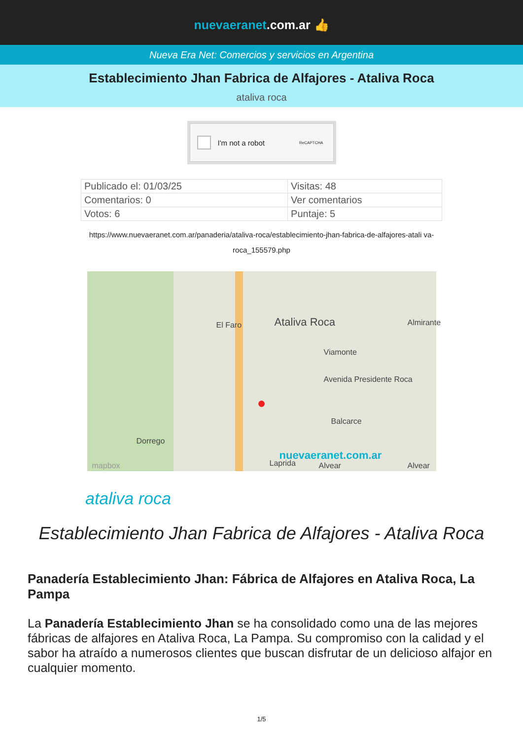nuevaeranet.com.ar 👍
Nueva Era Net: Comercios y servicios en Argentina
Establecimiento Jhan Fabrica de Alfajores - Ataliva Roca
ataliva roca
I'm not a robot ReCAPTCHA
| Publicado el: 01/03/25 | Visitas: 48 |
| Comentarios: 0 | Ver comentarios |
| Votos: 6 | Puntaje: 5 |
https://www.nuevaeranet.com.ar/panaderia/ataliva-roca/establecimiento-jhan-fabrica-de-alfajores-atali va-roca_155579.php
Ataliva Roca
El Faro
Viamonte
Avenida Presidente Roca
Balcarce
Laprida Alvear Alvear
Almirante
Dorrego
mapbox
nuevaeranet.com.ar
●
ataliva roca
Establecimiento Jhan Fabrica de Alfajores - Ataliva Roca
Panadería Establecimiento Jhan: Fábrica de Alfajores en Ataliva Roca, La Pampa
La Panadería Establecimiento Jhan se ha consolidado como una de las mejores fábricas de alfajores en Ataliva Roca, La Pampa. Su compromiso con la calidad y el sabor ha atraído a numerosos clientes que buscan disfrutar de un delicioso alfajor en cualquier momento.
1/5